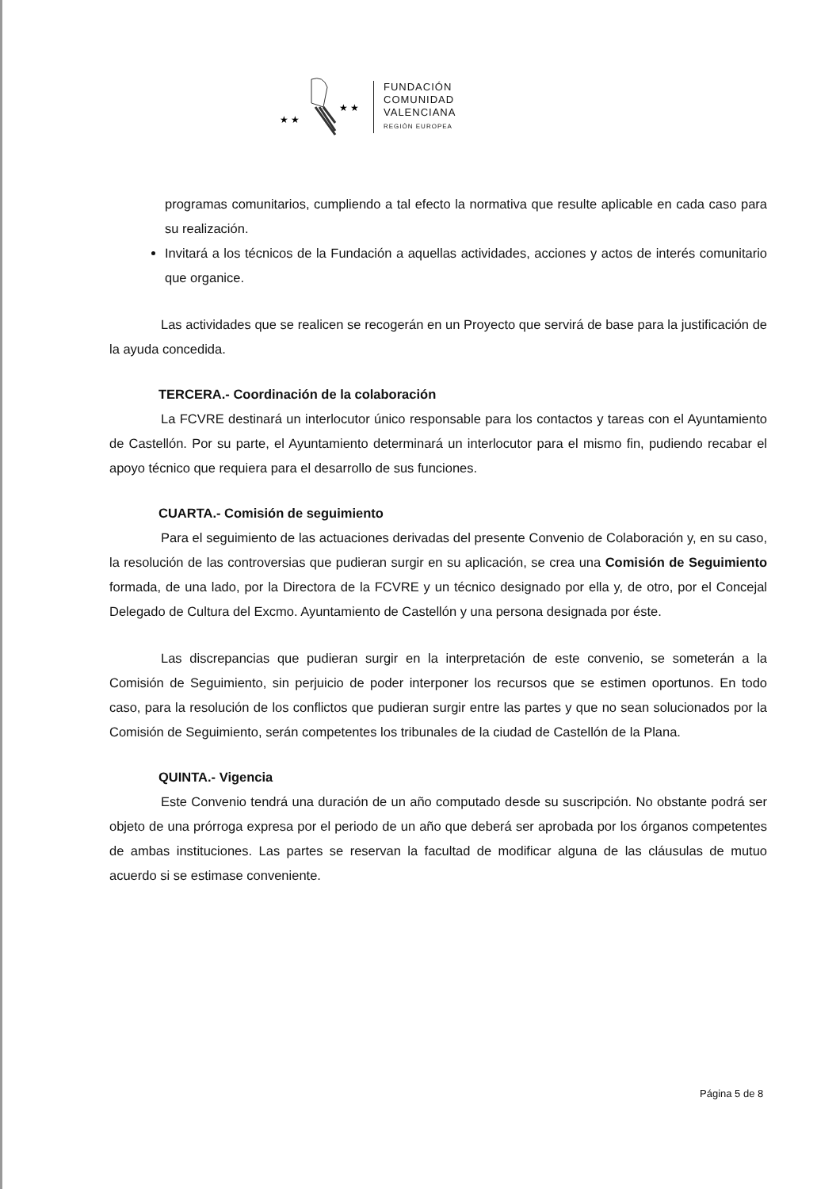★ ★
★ ★
FUNDACIÓN
COMUNIDAD
VALENCIANA
REGIÓN EUROPEA
programas comunitarios, cumpliendo a tal efecto la normativa que resulte aplicable en cada caso para su realización.
Invitará a los técnicos de la Fundación a aquellas actividades, acciones y actos de interés comunitario que organice.
Las actividades que se realicen se recogerán en un Proyecto que servirá de base para la justificación de la ayuda concedida.
TERCERA.- Coordinación de la colaboración
La FCVRE destinará un interlocutor único responsable para los contactos y tareas con el Ayuntamiento de Castellón. Por su parte, el Ayuntamiento determinará un interlocutor para el mismo fin, pudiendo recabar el apoyo técnico que requiera para el desarrollo de sus funciones.
CUARTA.- Comisión de seguimiento
Para el seguimiento de las actuaciones derivadas del presente Convenio de Colaboración y, en su caso, la resolución de las controversias que pudieran surgir en su aplicación, se crea una Comisión de Seguimiento formada, de una lado, por la Directora de la FCVRE y un técnico designado por ella y, de otro, por el Concejal Delegado de Cultura del Excmo. Ayuntamiento de Castellón y una persona designada por éste.
Las discrepancias que pudieran surgir en la interpretación de este convenio, se someterán a la Comisión de Seguimiento, sin perjuicio de poder interponer los recursos que se estimen oportunos. En todo caso, para la resolución de los conflictos que pudieran surgir entre las partes y que no sean solucionados por la Comisión de Seguimiento, serán competentes los tribunales de la ciudad de Castellón de la Plana.
QUINTA.- Vigencia
Este Convenio tendrá una duración de un año computado desde su suscripción. No obstante podrá ser objeto de una prórroga expresa por el periodo de un año que deberá ser aprobada por los órganos competentes de ambas instituciones. Las partes se reservan la facultad de modificar alguna de las cláusulas de mutuo acuerdo si se estimase conveniente.
Página 5 de 8